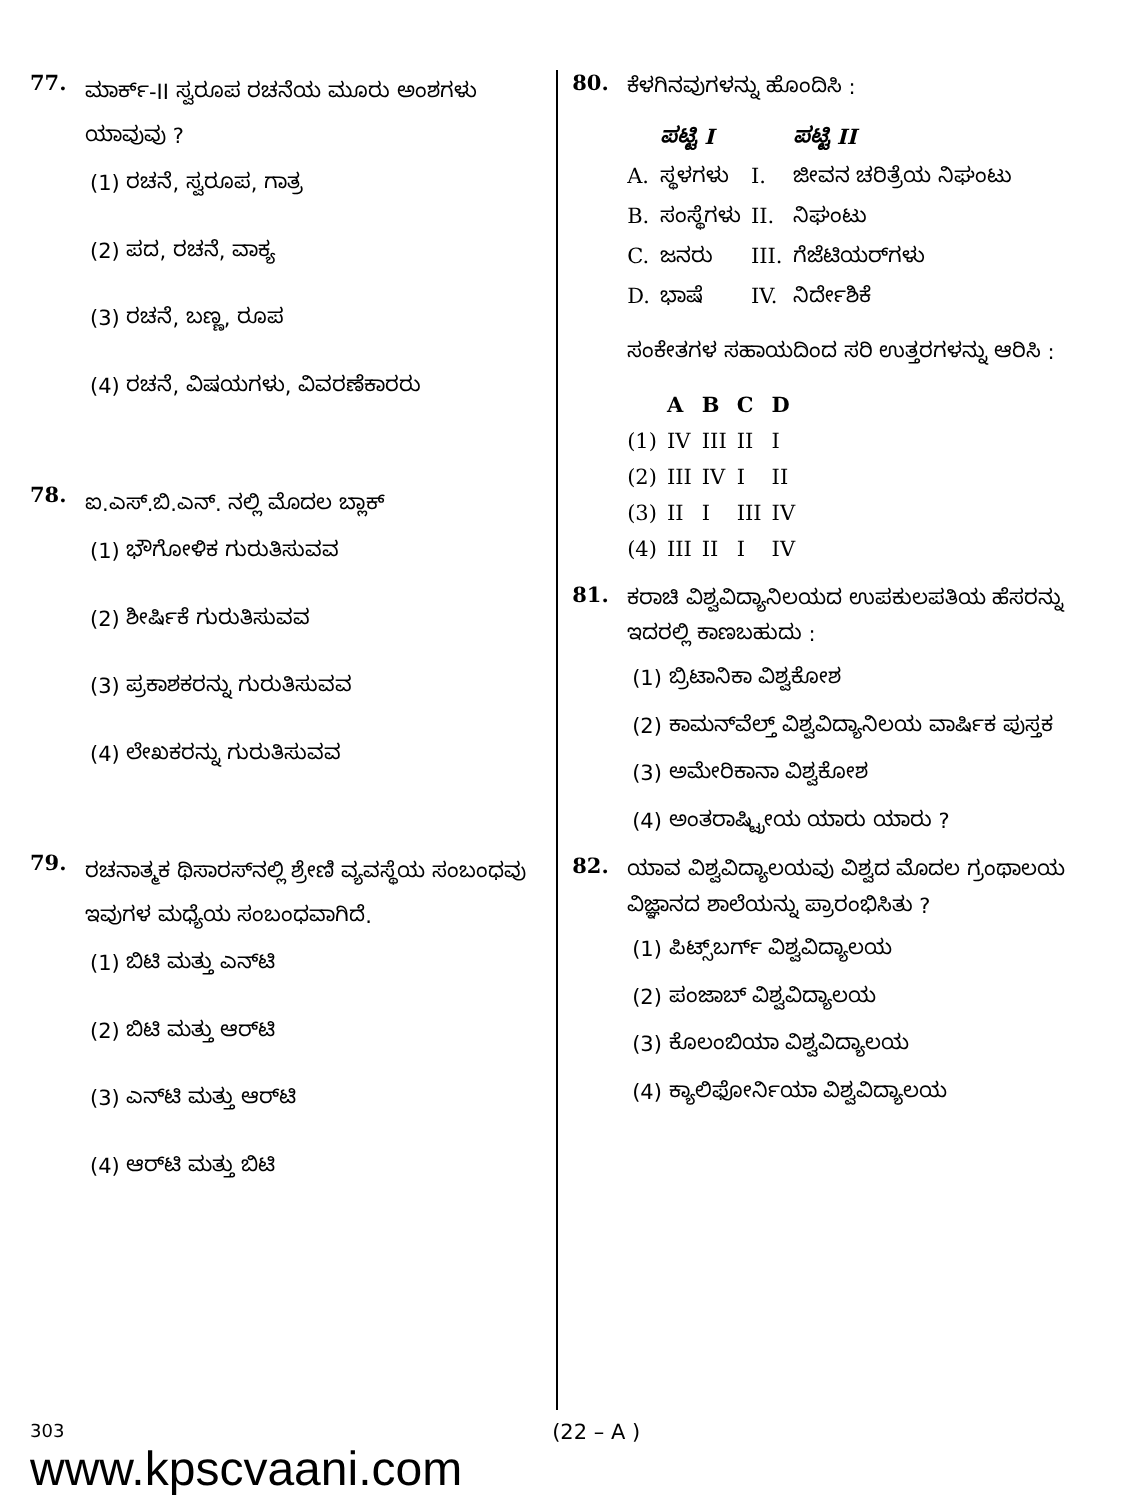77. ಮಾರ್ಕ್-II ಸ್ವರೂಪ ರಚನೆಯ ಮೂರು ಅಂಶಗಳು ಯಾವುವು ?
(1) ರಚನೆ, ಸ್ವರೂಪ, ಗಾತ್ರ
(2) ಪದ, ರಚನೆ, ವಾಕ್ಯ
(3) ರಚನೆ, ಬಣ್ಣ, ರೂಪ
(4) ರಚನೆ, ವಿಷಯಗಳು, ವಿವರಣೆಕಾರರು
78. ಐ.ಎಸ್.ಬಿ.ಎನ್. ನಲ್ಲಿ ಮೊದಲ ಬ್ಲಾಕ್
(1) ಭೌಗೋಳಿಕ ಗುರುತಿಸುವವ
(2) ಶೀರ್ಷಿಕೆ ಗುರುತಿಸುವವ
(3) ಪ್ರಕಾಶಕರನ್ನು ಗುರುತಿಸುವವ
(4) ಲೇಖಕರನ್ನು ಗುರುತಿಸುವವ
79. ರಚನಾತ್ಮಕ ಥಿಸಾರಸ್‌ನಲ್ಲಿ ಶ್ರೇಣಿ ವ್ಯವಸ್ಥೆಯ ಸಂಬಂಧವು ಇವುಗಳ ಮಧ್ಯೆಯ ಸಂಬಂಧವಾಗಿದೆ.
(1) ಬಿಟಿ ಮತ್ತು ಎನ್‌ಟಿ
(2) ಬಿಟಿ ಮತ್ತು ಆರ್‌ಟಿ
(3) ಎನ್‌ಟಿ ಮತ್ತು ಆರ್‌ಟಿ
(4) ಆರ್‌ಟಿ ಮತ್ತು ಬಿಟಿ
80. ಕೆಳಗಿನವುಗಳನ್ನು ಹೊಂದಿಸಿ :
| | ಪಟ್ಟಿ I | | ಪಟ್ಟಿ II |
| --- | --- | --- | --- |
| A. | ಸ್ಥಳಗಳು | I. | ಜೀವನ ಚರಿತ್ರೆಯ ನಿಘಂಟು |
| B. | ಸಂಸ್ಥೆಗಳು | II. | ನಿಘಂಟು |
| C. | ಜನರು | III. | ಗೆಜೆಟಿಯರ್‌ಗಳು |
| D. | ಭಾಷೆ | IV. | ನಿರ್ದೇಶಿಕೆ |
ಸಂಕೇತಗಳ ಸಹಾಯದಿಂದ ಸರಿ ಉತ್ತರಗಳನ್ನು ಆರಿಸಿ :
| | A | B | C | D |
| --- | --- | --- | --- | --- |
| (1) | IV | III | II | I |
| (2) | III | IV | I | II |
| (3) | II | I | III | IV |
| (4) | III | II | I | IV |
81. ಕರಾಚಿ ವಿಶ್ವವಿದ್ಯಾನಿಲಯದ ಉಪಕುಲಪತಿಯ ಹೆಸರನ್ನು ಇದರಲ್ಲಿ ಕಾಣಬಹುದು :
(1) ಬ್ರಿಟಾನಿಕಾ ವಿಶ್ವಕೋಶ
(2) ಕಾಮನ್‌ವೆಲ್ತ್ ವಿಶ್ವವಿದ್ಯಾನಿಲಯ ವಾರ್ಷಿಕ ಪುಸ್ತಕ
(3) ಅಮೇರಿಕಾನಾ ವಿಶ್ವಕೋಶ
(4) ಅಂತರಾಷ್ಟ್ರೀಯ ಯಾರು ಯಾರು ?
82. ಯಾವ ವಿಶ್ವವಿದ್ಯಾಲಯವು ವಿಶ್ವದ ಮೊದಲ ಗ್ರಂಥಾಲಯ ವಿಜ್ಞಾನದ ಶಾಲೆಯನ್ನು ಪ್ರಾರಂಭಿಸಿತು ?
(1) ಪಿಟ್ಸ್‌ಬರ್ಗ್ ವಿಶ್ವವಿದ್ಯಾಲಯ
(2) ಪಂಜಾಬ್ ವಿಶ್ವವಿದ್ಯಾಲಯ
(3) ಕೊಲಂಬಿಯಾ ವಿಶ್ವವಿದ್ಯಾಲಯ
(4) ಕ್ಯಾಲಿಫೋರ್ನಿಯಾ ವಿಶ್ವವಿದ್ಯಾಲಯ
303
www.kpscvaani.com
(22 – A )